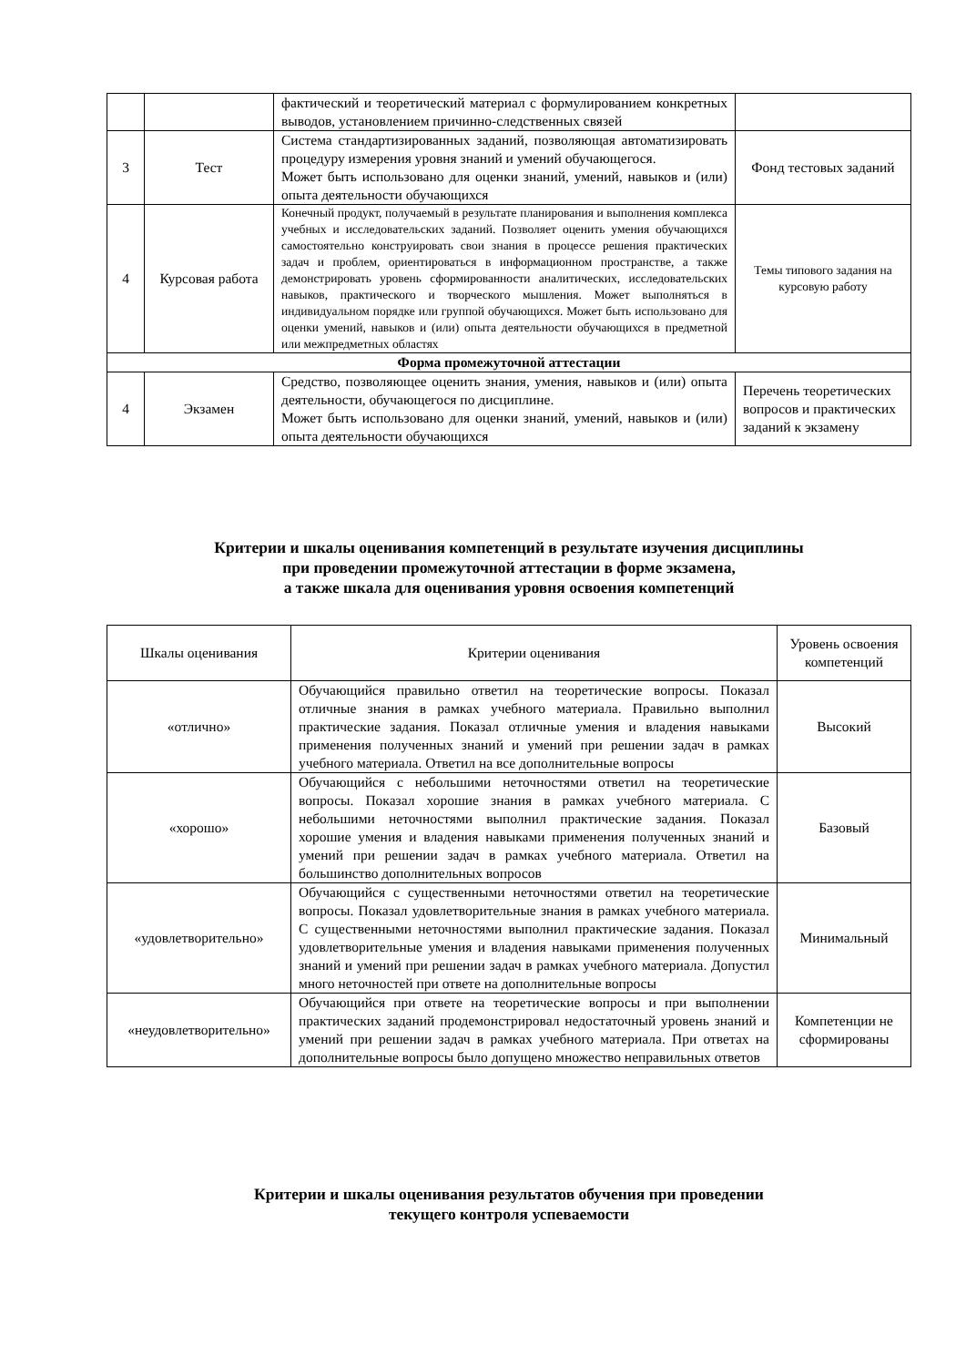| | | фактический и теоретический материал с формулированием конкретных выводов, установлением причинно-следственных связей | |
| 3 | Тест | Система стандартизированных заданий, позволяющая автоматизировать процедуру измерения уровня знаний и умений обучающегося. Может быть использовано для оценки знаний, умений, навыков и (или) опыта деятельности обучающихся | Фонд тестовых заданий |
| 4 | Курсовая работа | Конечный продукт, получаемый в результате планирования и выполнения комплекса учебных и исследовательских заданий. Позволяет оценить умения обучающихся самостоятельно конструировать свои знания в процессе решения практических задач и проблем, ориентироваться в информационном пространстве, а также демонстрировать уровень сформированности аналитических, исследовательских навыков, практического и творческого мышления. Может выполняться в индивидуальном порядке или группой обучающихся. Может быть использовано для оценки умений, навыков и (или) опыта деятельности обучающихся в предметной или межпредметных областях | Темы типового задания на курсовую работу |
| Форма промежуточной аттестации | | | |
| 4 | Экзамен | Средство, позволяющее оценить знания, умения, навыков и (или) опыта деятельности, обучающегося по дисциплине. Может быть использовано для оценки знаний, умений, навыков и (или) опыта деятельности обучающихся | Перечень теоретических вопросов и практических заданий к экзамену |
Критерии и шкалы оценивания компетенций в результате изучения дисциплины
при проведении промежуточной аттестации в форме экзамена,
а также шкала для оценивания уровня освоения компетенций
| Шкалы оценивания | Критерии оценивания | Уровень освоения компетенций |
| --- | --- | --- |
| «отлично» | Обучающийся правильно ответил на теоретические вопросы. Показал отличные знания в рамках учебного материала. Правильно выполнил практические задания. Показал отличные умения и владения навыками применения полученных знаний и умений при решении задач в рамках учебного материала. Ответил на все дополнительные вопросы | Высокий |
| «хорошо» | Обучающийся с небольшими неточностями ответил на теоретические вопросы. Показал хорошие знания в рамках учебного материала. С небольшими неточностями выполнил практические задания. Показал хорошие умения и владения навыками применения полученных знаний и умений при решении задач в рамках учебного материала. Ответил на большинство дополнительных вопросов | Базовый |
| «удовлетворительно» | Обучающийся с существенными неточностями ответил на теоретические вопросы. Показал удовлетворительные знания в рамках учебного материала. С существенными неточностями выполнил практические задания. Показал удовлетворительные умения и владения навыками применения полученных знаний и умений при решении задач в рамках учебного материала. Допустил много неточностей при ответе на дополнительные вопросы | Минимальный |
| «неудовлетворительно» | Обучающийся при ответе на теоретические вопросы и при выполнении практических заданий продемонстрировал недостаточный уровень знаний и умений при решении задач в рамках учебного материала. При ответах на дополнительные вопросы было допущено множество неправильных ответов | Компетенции не сформированы |
Критерии и шкалы оценивания результатов обучения при проведении
текущего контроля успеваемости